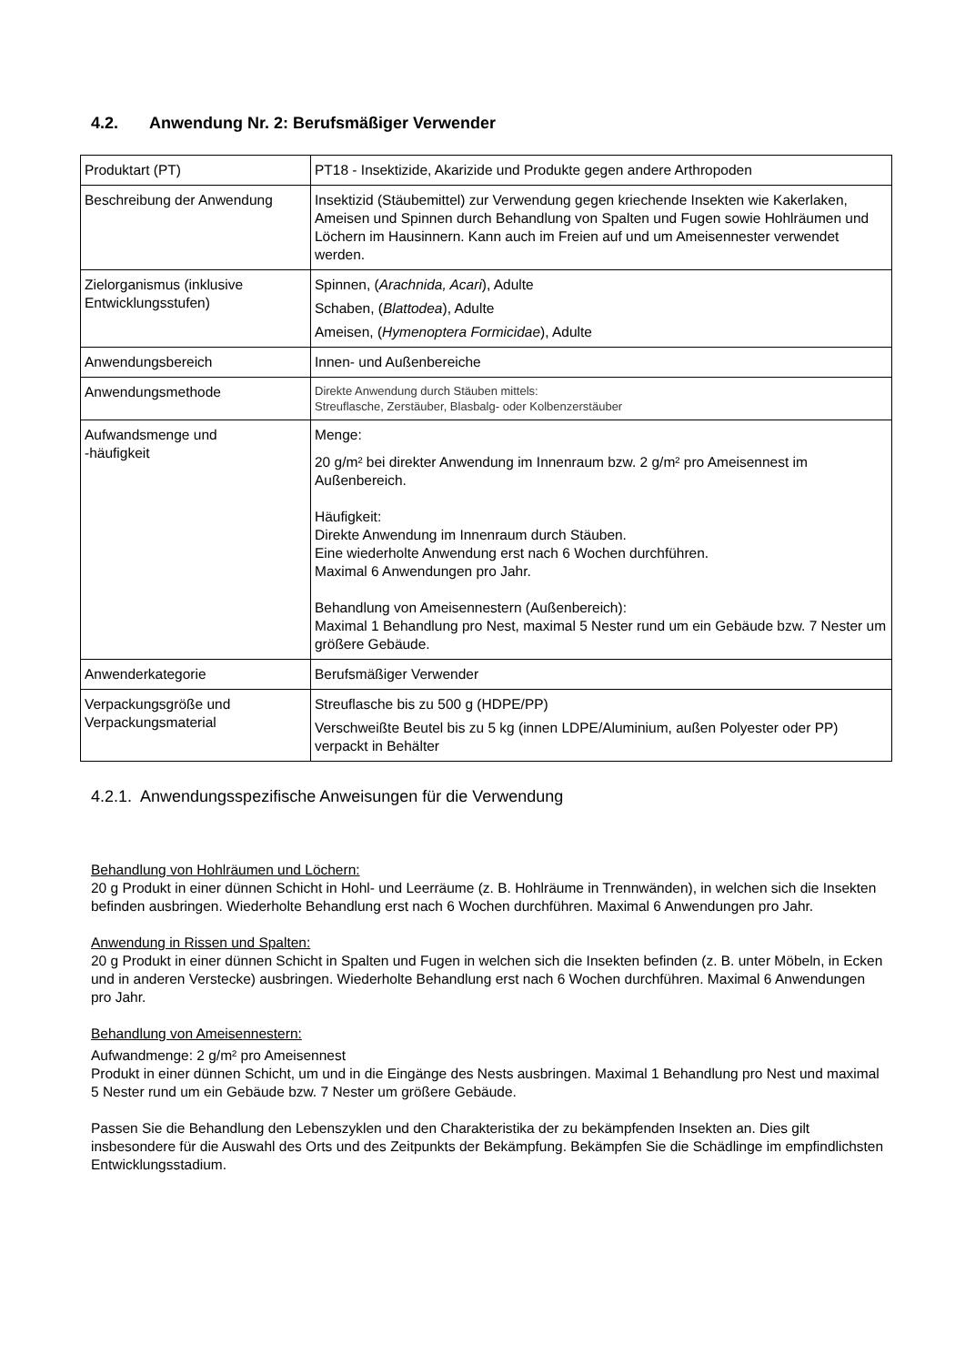4.2. Anwendung Nr. 2: Berufsmäßiger Verwender
| Produktart (PT) | PT18 - Insektizide, Akarizide und Produkte gegen andere Arthropoden |
| Beschreibung der Anwendung | Insektizid (Stäubemittel) zur Verwendung gegen kriechende Insekten wie Kakerlaken, Ameisen und Spinnen durch Behandlung von Spalten und Fugen sowie Hohlräumen und Löchern im Hausinnern. Kann auch im Freien auf und um Ameisennester verwendet werden. |
| Zielorganismus (inklusive Entwicklungsstufen) | Spinnen, ( Arachnida, Acari ), Adulte Schaben, ( Blattodea ), Adulte Ameisen, ( Hymenoptera Formicidae ), Adulte |
| Anwendungsbereich | Innen- und Außenbereiche |
| Anwendungsmethode | Direkte Anwendung durch Stäuben mittels: Streuflasche, Zerstäuber, Blasbalg- oder Kolbenzerstäuber |
| Aufwandsmenge und -häufigkeit | Menge: 20 g/m² bei direkter Anwendung im Innenraum bzw. 2 g/m² pro Ameisennest im Außenbereich. Häufigkeit: Direkte Anwendung im Innenraum durch Stäuben. Eine wiederholte Anwendung erst nach 6 Wochen durchführen. Maximal 6 Anwendungen pro Jahr. Behandlung von Ameisennestern (Außenbereich): Maximal 1 Behandlung pro Nest, maximal 5 Nester rund um ein Gebäude bzw. 7 Nester um größere Gebäude. |
| Anwenderkategorie | Berufsmäßiger Verwender |
| Verpackungsgröße und Verpackungsmaterial | Streuflasche bis zu 500 g (HDPE/PP) Verschweißte Beutel bis zu 5 kg (innen LDPE/Aluminium, außen Polyester oder PP) verpackt in Behälter |
4.2.1. Anwendungsspezifische Anweisungen für die Verwendung
Behandlung von Hohlräumen und Löchern:
20 g Produkt in einer dünnen Schicht in Hohl- und Leerräume (z. B. Hohlräume in Trennwänden), in welchen sich die Insekten befinden ausbringen. Wiederholte Behandlung erst nach 6 Wochen durchführen. Maximal 6 Anwendungen pro Jahr.
Anwendung in Rissen und Spalten:
20 g Produkt in einer dünnen Schicht in Spalten und Fugen in welchen sich die Insekten befinden (z. B. unter Möbeln, in Ecken und in anderen Verstecke) ausbringen. Wiederholte Behandlung erst nach 6 Wochen durchführen. Maximal 6 Anwendungen pro Jahr.
Behandlung von Ameisennestern:
Aufwandmenge: 2 g/m² pro Ameisennest
Produkt in einer dünnen Schicht, um und in die Eingänge des Nests ausbringen. Maximal 1 Behandlung pro Nest und maximal 5 Nester rund um ein Gebäude bzw. 7 Nester um größere Gebäude.
Passen Sie die Behandlung den Lebenszyklen und den Charakteristika der zu bekämpfenden Insekten an. Dies gilt insbesondere für die Auswahl des Orts und des Zeitpunkts der Bekämpfung. Bekämpfen Sie die Schädlinge im empfindlichsten Entwicklungsstadium.